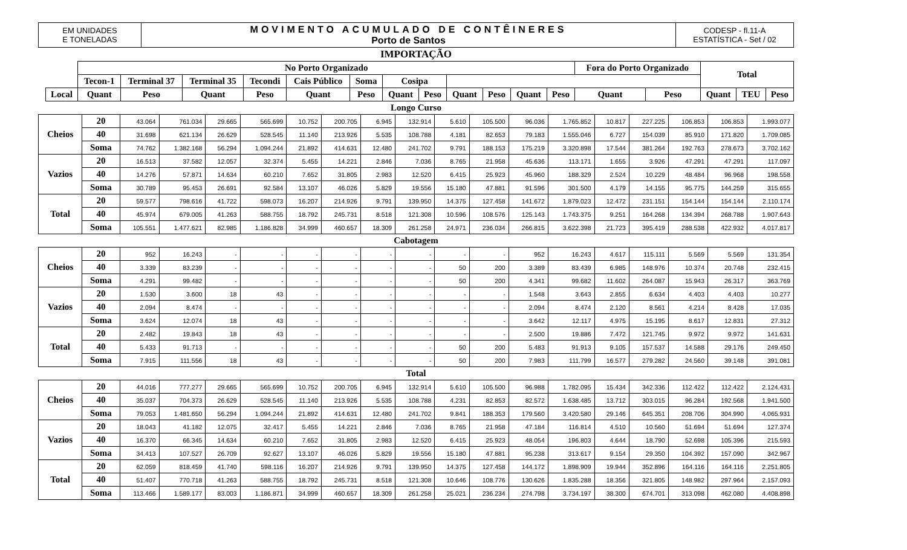| EM UNIDADES E TONELADAS | MOVIMENTO ACUMULADO DE CONTÊINERES Porto de Santos | CODESP - fl.11-A ESTATÍSTICA - Set / 02 |
IMPORTAÇÃO
| | | No Porto Organizado | | | | | | | | | | | | Fora do Porto Organizado | | Total | | |
| --- | --- | --- | --- | --- | --- | --- | --- | --- | --- | --- | --- | --- | --- | --- | --- | --- | --- | --- |
| | | Tecon-1 | Terminal 37 | Terminal 35 | Tecondi | Cais Público | Soma | Cosipa | | | | | | | | | | |
| | Local | Quant | Peso | Quant | Peso | Quant | Peso | Quant | Peso | Quant | Peso | Quant | Peso | Quant | Peso | Quant | TEU | Peso |
| Longo Curso | | | | | | | | | | | | | | | | | | |
| --- | --- | --- | --- | --- | --- | --- | --- | --- | --- | --- | --- | --- | --- | --- | --- | --- | --- | --- |
| Cheios | 20 | 43.064 | 761.034 | 29.665 | 565.699 | 10.752 | 200.705 | 6.945 | 132.914 | 5.610 | 105.500 | 96.036 | 1.765.852 | 10.817 | 227.225 | 106.853 | 106.853 | 1.993.077 |
| | 40 | 31.698 | 621.134 | 26.629 | 528.545 | 11.140 | 213.926 | 5.535 | 108.788 | 4.181 | 82.653 | 79.183 | 1.555.046 | 6.727 | 154.039 | 85.910 | 171.820 | 1.709.085 |
| | Soma | 74.762 | 1.382.168 | 56.294 | 1.094.244 | 21.892 | 414.631 | 12.480 | 241.702 | 9.791 | 188.153 | 175.219 | 3.320.898 | 17.544 | 381.264 | 192.763 | 278.673 | 3.702.162 |
| Vazios | 20 | 16.513 | 37.582 | 12.057 | 32.374 | 5.455 | 14.221 | 2.846 | 7.036 | 8.765 | 21.958 | 45.636 | 113.171 | 1.655 | 3.926 | 47.291 | 47.291 | 117.097 |
| | 40 | 14.276 | 57.871 | 14.634 | 60.210 | 7.652 | 31.805 | 2.983 | 12.520 | 6.415 | 25.923 | 45.960 | 188.329 | 2.524 | 10.229 | 48.484 | 96.968 | 198.558 |
| | Soma | 30.789 | 95.453 | 26.691 | 92.584 | 13.107 | 46.026 | 5.829 | 19.556 | 15.180 | 47.881 | 91.596 | 301.500 | 4.179 | 14.155 | 95.775 | 144.259 | 315.655 |
| Total | 20 | 59.577 | 798.616 | 41.722 | 598.073 | 16.207 | 214.926 | 9.791 | 139.950 | 14.375 | 127.458 | 141.672 | 1.879.023 | 12.472 | 231.151 | 154.144 | 154.144 | 2.110.174 |
| | 40 | 45.974 | 679.005 | 41.263 | 588.755 | 18.792 | 245.731 | 8.518 | 121.308 | 10.596 | 108.576 | 125.143 | 1.743.375 | 9.251 | 164.268 | 134.394 | 268.788 | 1.907.643 |
| | Soma | 105.551 | 1.477.621 | 82.985 | 1.186.828 | 34.999 | 460.657 | 18.309 | 261.258 | 24.971 | 236.034 | 266.815 | 3.622.398 | 21.723 | 395.419 | 288.538 | 422.932 | 4.017.817 |
| Cabotagem | | | | | | | | | | | | | | | | | | |
| Cheios | 20 | 952 | 16.243 | - | - | - | - | - | - | - | - | 952 | 16.243 | 4.617 | 115.111 | 5.569 | 5.569 | 131.354 |
| | 40 | 3.339 | 83.239 | - | - | - | - | - | - | 50 | 200 | 3.389 | 83.439 | 6.985 | 148.976 | 10.374 | 20.748 | 232.415 |
| | Soma | 4.291 | 99.482 | - | - | - | - | - | - | 50 | 200 | 4.341 | 99.682 | 11.602 | 264.087 | 15.943 | 26.317 | 363.769 |
| Vazios | 20 | 1.530 | 3.600 | 18 | 43 | - | - | - | - | - | - | 1.548 | 3.643 | 2.855 | 6.634 | 4.403 | 4.403 | 10.277 |
| | 40 | 2.094 | 8.474 | - | - | - | - | - | - | - | - | 2.094 | 8.474 | 2.120 | 8.561 | 4.214 | 8.428 | 17.035 |
| | Soma | 3.624 | 12.074 | 18 | 43 | - | - | - | - | - | - | 3.642 | 12.117 | 4.975 | 15.195 | 8.617 | 12.831 | 27.312 |
| Total | 20 | 2.482 | 19.843 | 18 | 43 | - | - | - | - | - | - | 2.500 | 19.886 | 7.472 | 121.745 | 9.972 | 9.972 | 141.631 |
| | 40 | 5.433 | 91.713 | - | - | - | - | - | - | 50 | 200 | 5.483 | 91.913 | 9.105 | 157.537 | 14.588 | 29.176 | 249.450 |
| | Soma | 7.915 | 111.556 | 18 | 43 | - | - | - | - | 50 | 200 | 7.983 | 111.799 | 16.577 | 279.282 | 24.560 | 39.148 | 391.081 |
| Total | | | | | | | | | | | | | | | | | | |
| Cheios | 20 | 44.016 | 777.277 | 29.665 | 565.699 | 10.752 | 200.705 | 6.945 | 132.914 | 5.610 | 105.500 | 96.988 | 1.782.095 | 15.434 | 342.336 | 112.422 | 112.422 | 2.124.431 |
| | 40 | 35.037 | 704.373 | 26.629 | 528.545 | 11.140 | 213.926 | 5.535 | 108.788 | 4.231 | 82.853 | 82.572 | 1.638.485 | 13.712 | 303.015 | 96.284 | 192.568 | 1.941.500 |
| | Soma | 79.053 | 1.481.650 | 56.294 | 1.094.244 | 21.892 | 414.631 | 12.480 | 241.702 | 9.841 | 188.353 | 179.560 | 3.420.580 | 29.146 | 645.351 | 208.706 | 304.990 | 4.065.931 |
| Vazios | 20 | 18.043 | 41.182 | 12.075 | 32.417 | 5.455 | 14.221 | 2.846 | 7.036 | 8.765 | 21.958 | 47.184 | 116.814 | 4.510 | 10.560 | 51.694 | 51.694 | 127.374 |
| | 40 | 16.370 | 66.345 | 14.634 | 60.210 | 7.652 | 31.805 | 2.983 | 12.520 | 6.415 | 25.923 | 48.054 | 196.803 | 4.644 | 18.790 | 52.698 | 105.396 | 215.593 |
| | Soma | 34.413 | 107.527 | 26.709 | 92.627 | 13.107 | 46.026 | 5.829 | 19.556 | 15.180 | 47.881 | 95.238 | 313.617 | 9.154 | 29.350 | 104.392 | 157.090 | 342.967 |
| Total | 20 | 62.059 | 818.459 | 41.740 | 598.116 | 16.207 | 214.926 | 9.791 | 139.950 | 14.375 | 127.458 | 144.172 | 1.898.909 | 19.944 | 352.896 | 164.116 | 164.116 | 2.251.805 |
| | 40 | 51.407 | 770.718 | 41.263 | 588.755 | 18.792 | 245.731 | 8.518 | 121.308 | 10.646 | 108.776 | 130.626 | 1.835.288 | 18.356 | 321.805 | 148.982 | 297.964 | 2.157.093 |
| | Soma | 113.466 | 1.589.177 | 83.003 | 1.186.871 | 34.999 | 460.657 | 18.309 | 261.258 | 25.021 | 236.234 | 274.798 | 3.734.197 | 38.300 | 674.701 | 313.098 | 462.080 | 4.408.898 |